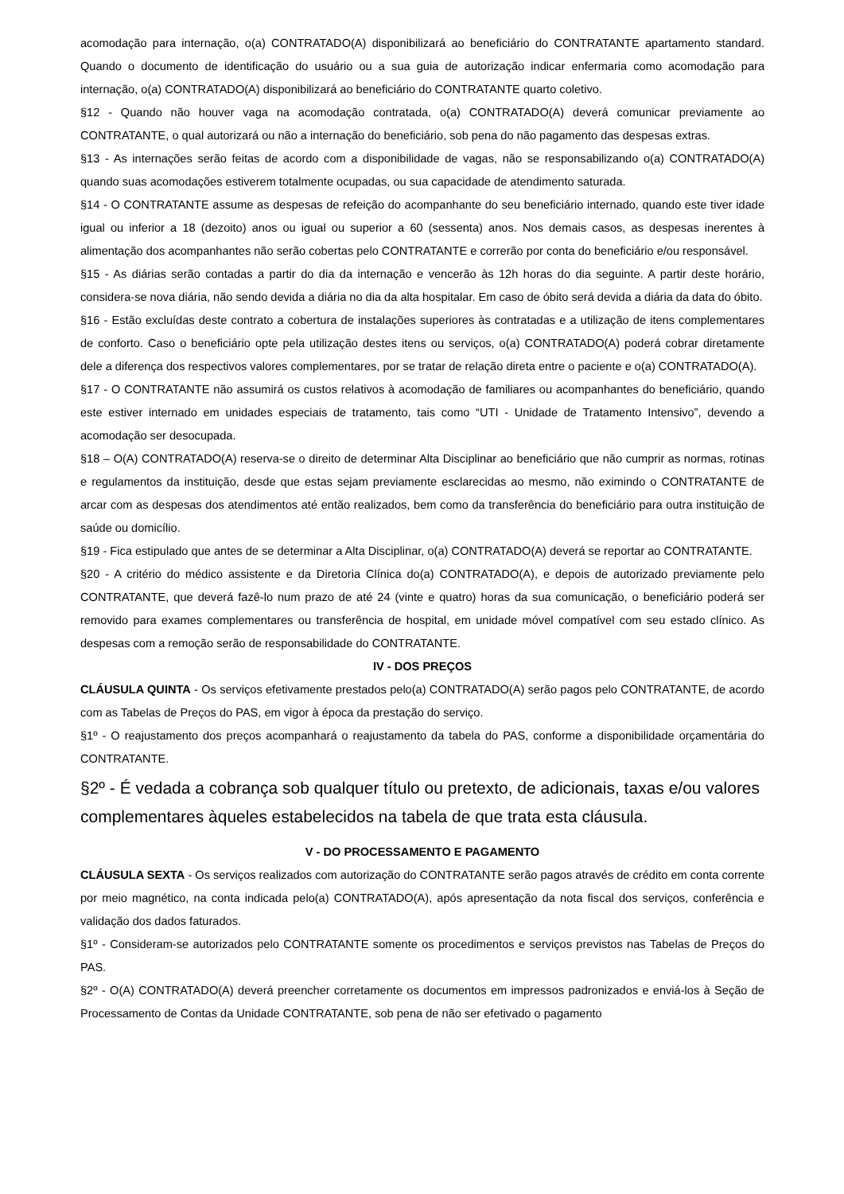acomodação para internação, o(a) CONTRATADO(A) disponibilizará ao beneficiário do CONTRATANTE apartamento standard. Quando o documento de identificação do usuário ou a sua guia de autorização indicar enfermaria como acomodação para internação, o(a) CONTRATADO(A) disponibilizará ao beneficiário do CONTRATANTE quarto coletivo.
§12 - Quando não houver vaga na acomodação contratada, o(a) CONTRATADO(A) deverá comunicar previamente ao CONTRATANTE, o qual autorizará ou não a internação do beneficiário, sob pena do não pagamento das despesas extras.
§13 - As internações serão feitas de acordo com a disponibilidade de vagas, não se responsabilizando o(a) CONTRATADO(A) quando suas acomodações estiverem totalmente ocupadas, ou sua capacidade de atendimento saturada.
§14 - O CONTRATANTE assume as despesas de refeição do acompanhante do seu beneficiário internado, quando este tiver idade igual ou inferior a 18 (dezoito) anos ou igual ou superior a 60 (sessenta) anos. Nos demais casos, as despesas inerentes à alimentação dos acompanhantes não serão cobertas pelo CONTRATANTE e correrão por conta do beneficiário e/ou responsável.
§15 - As diárias serão contadas a partir do dia da internação e vencerão às 12h horas do dia seguinte. A partir deste horário, considera-se nova diária, não sendo devida a diária no dia da alta hospitalar. Em caso de óbito será devida a diária da data do óbito.
§16 - Estão excluídas deste contrato a cobertura de instalações superiores às contratadas e a utilização de itens complementares de conforto. Caso o beneficiário opte pela utilização destes itens ou serviços, o(a) CONTRATADO(A) poderá cobrar diretamente dele a diferença dos respectivos valores complementares, por se tratar de relação direta entre o paciente e o(a) CONTRATADO(A).
§17 - O CONTRATANTE não assumirá os custos relativos à acomodação de familiares ou acompanhantes do beneficiário, quando este estiver internado em unidades especiais de tratamento, tais como “UTI - Unidade de Tratamento Intensivo”, devendo a acomodação ser desocupada.
§18 – O(A) CONTRATADO(A) reserva-se o direito de determinar Alta Disciplinar ao beneficiário que não cumprir as normas, rotinas e regulamentos da instituição, desde que estas sejam previamente esclarecidas ao mesmo, não eximindo o CONTRATANTE de arcar com as despesas dos atendimentos até então realizados, bem como da transferência do beneficiário para outra instituição de saúde ou domicílio.
§19 - Fica estipulado que antes de se determinar a Alta Disciplinar, o(a) CONTRATADO(A) deverá se reportar ao CONTRATANTE.
§20 - A critério do médico assistente e da Diretoria Clínica do(a) CONTRATADO(A), e depois de autorizado previamente pelo CONTRATANTE, que deverá fazê-lo num prazo de até 24 (vinte e quatro) horas da sua comunicação, o beneficiário poderá ser removido para exames complementares ou transferência de hospital, em unidade móvel compatível com seu estado clínico. As despesas com a remoção serão de responsabilidade do CONTRATANTE.
IV - DOS PREÇOS
CLÁUSULA QUINTA - Os serviços efetivamente prestados pelo(a) CONTRATADO(A) serão pagos pelo CONTRATANTE, de acordo com as Tabelas de Preços do PAS, em vigor à época da prestação do serviço.
§1º - O reajustamento dos preços acompanhará o reajustamento da tabela do PAS, conforme a disponibilidade orçamentária do CONTRATANTE.
§2º - É vedada a cobrança sob qualquer título ou pretexto, de adicionais, taxas e/ou valores complementares àqueles estabelecidos na tabela de que trata esta cláusula.
V - DO PROCESSAMENTO E PAGAMENTO
CLÁUSULA SEXTA - Os serviços realizados com autorização do CONTRATANTE serão pagos através de crédito em conta corrente por meio magnético, na conta indicada pelo(a) CONTRATADO(A), após apresentação da nota fiscal dos serviços, conferência e validação dos dados faturados.
§1º - Consideram-se autorizados pelo CONTRATANTE somente os procedimentos e serviços previstos nas Tabelas de Preços do PAS.
§2º - O(A) CONTRATADO(A) deverá preencher corretamente os documentos em impressos padronizados e enviá-los à Seção de Processamento de Contas da Unidade CONTRATANTE, sob pena de não ser efetivado o pagamento